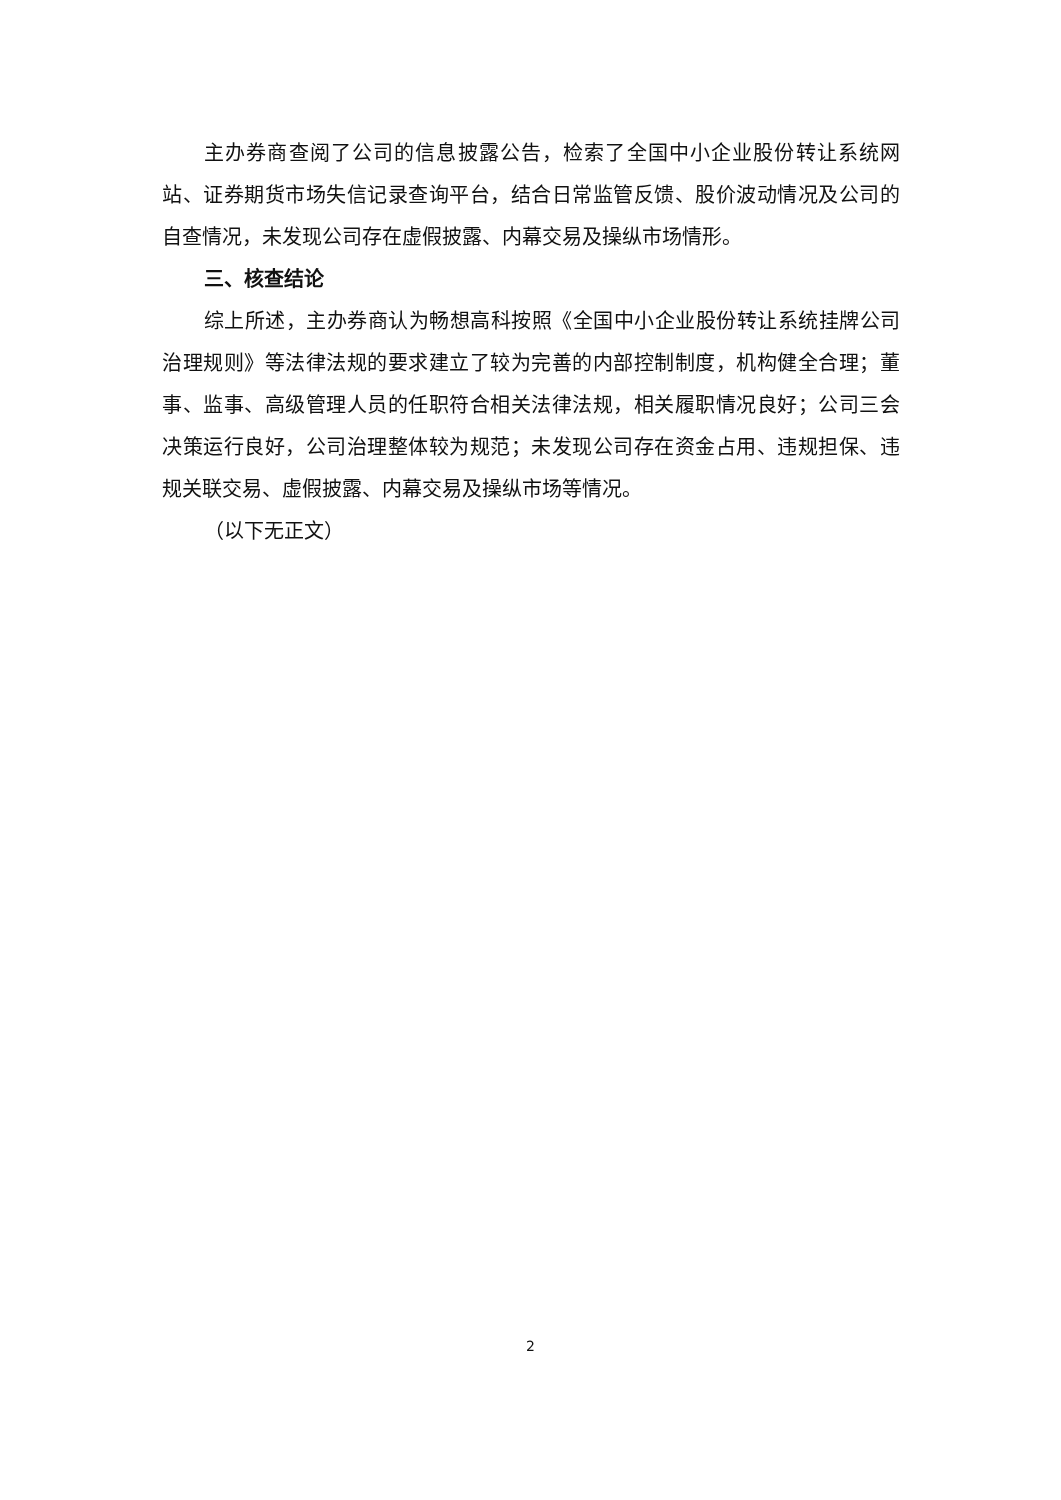主办券商查阅了公司的信息披露公告，检索了全国中小企业股份转让系统网站、证券期货市场失信记录查询平台，结合日常监管反馈、股价波动情况及公司的自查情况，未发现公司存在虚假披露、内幕交易及操纵市场情形。
三、核查结论
综上所述，主办券商认为畅想高科按照《全国中小企业股份转让系统挂牌公司治理规则》等法律法规的要求建立了较为完善的内部控制制度，机构健全合理；董事、监事、高级管理人员的任职符合相关法律法规，相关履职情况良好；公司三会决策运行良好，公司治理整体较为规范；未发现公司存在资金占用、违规担保、违规关联交易、虚假披露、内幕交易及操纵市场等情况。
（以下无正文）
2